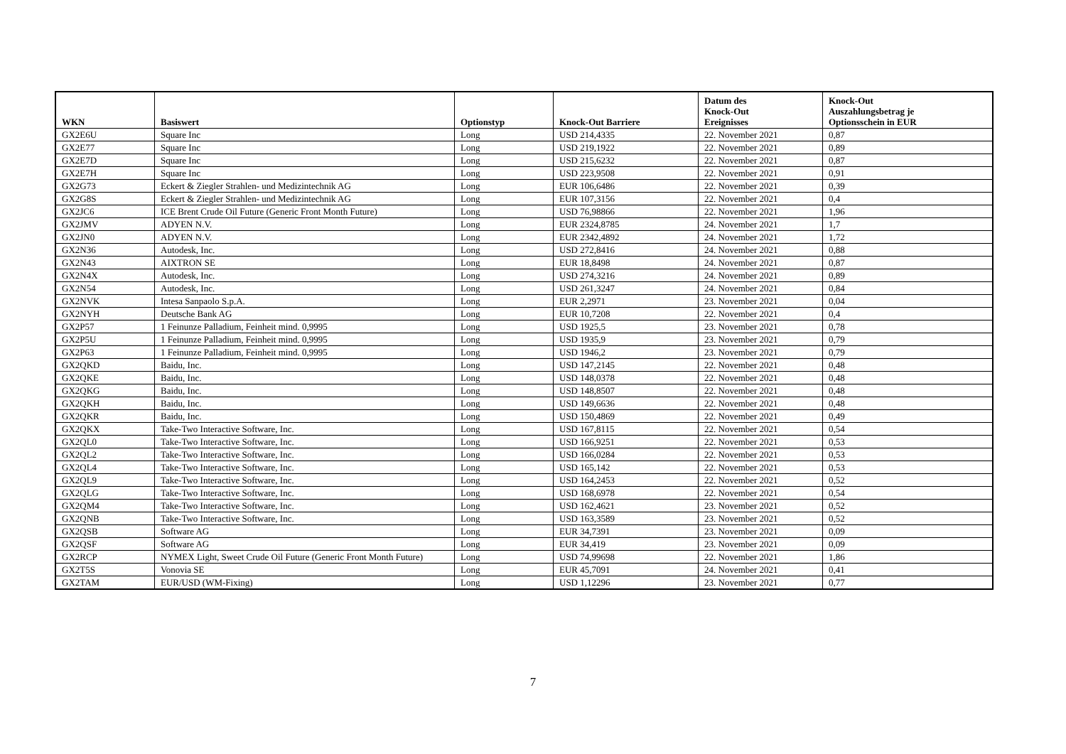| WKN | Basiswert | Optionstyp | Knock-Out Barriere | Datum des Knock-Out Ereignisses | Knock-Out Auszahlungsbetrag je Optionsschein in EUR |
| --- | --- | --- | --- | --- | --- |
| GX2E6U | Square Inc | Long | USD 214,4335 | 22. November 2021 | 0,87 |
| GX2E77 | Square Inc | Long | USD 219,1922 | 22. November 2021 | 0,89 |
| GX2E7D | Square Inc | Long | USD 215,6232 | 22. November 2021 | 0,87 |
| GX2E7H | Square Inc | Long | USD 223,9508 | 22. November 2021 | 0,91 |
| GX2G73 | Eckert & Ziegler Strahlen- und Medizintechnik AG | Long | EUR 106,6486 | 22. November 2021 | 0,39 |
| GX2G8S | Eckert & Ziegler Strahlen- und Medizintechnik AG | Long | EUR 107,3156 | 22. November 2021 | 0,4 |
| GX2JC6 | ICE Brent Crude Oil Future (Generic Front Month Future) | Long | USD 76,98866 | 22. November 2021 | 1,96 |
| GX2JMV | ADYEN N.V. | Long | EUR 2324,8785 | 24. November 2021 | 1,7 |
| GX2JN0 | ADYEN N.V. | Long | EUR 2342,4892 | 24. November 2021 | 1,72 |
| GX2N36 | Autodesk, Inc. | Long | USD 272,8416 | 24. November 2021 | 0,88 |
| GX2N43 | AIXTRON SE | Long | EUR 18,8498 | 24. November 2021 | 0,87 |
| GX2N4X | Autodesk, Inc. | Long | USD 274,3216 | 24. November 2021 | 0,89 |
| GX2N54 | Autodesk, Inc. | Long | USD 261,3247 | 24. November 2021 | 0,84 |
| GX2NVK | Intesa Sanpaolo S.p.A. | Long | EUR 2,2971 | 23. November 2021 | 0,04 |
| GX2NYH | Deutsche Bank AG | Long | EUR 10,7208 | 22. November 2021 | 0,4 |
| GX2P57 | 1 Feinunze Palladium, Feinheit mind. 0,9995 | Long | USD 1925,5 | 23. November 2021 | 0,78 |
| GX2P5U | 1 Feinunze Palladium, Feinheit mind. 0,9995 | Long | USD 1935,9 | 23. November 2021 | 0,79 |
| GX2P63 | 1 Feinunze Palladium, Feinheit mind. 0,9995 | Long | USD 1946,2 | 23. November 2021 | 0,79 |
| GX2QKD | Baidu, Inc. | Long | USD 147,2145 | 22. November 2021 | 0,48 |
| GX2QKE | Baidu, Inc. | Long | USD 148,0378 | 22. November 2021 | 0,48 |
| GX2QKG | Baidu, Inc. | Long | USD 148,8507 | 22. November 2021 | 0,48 |
| GX2QKH | Baidu, Inc. | Long | USD 149,6636 | 22. November 2021 | 0,48 |
| GX2QKR | Baidu, Inc. | Long | USD 150,4869 | 22. November 2021 | 0,49 |
| GX2QKX | Take-Two Interactive Software, Inc. | Long | USD 167,8115 | 22. November 2021 | 0,54 |
| GX2QL0 | Take-Two Interactive Software, Inc. | Long | USD 166,9251 | 22. November 2021 | 0,53 |
| GX2QL2 | Take-Two Interactive Software, Inc. | Long | USD 166,0284 | 22. November 2021 | 0,53 |
| GX2QL4 | Take-Two Interactive Software, Inc. | Long | USD 165,142 | 22. November 2021 | 0,53 |
| GX2QL9 | Take-Two Interactive Software, Inc. | Long | USD 164,2453 | 22. November 2021 | 0,52 |
| GX2QLG | Take-Two Interactive Software, Inc. | Long | USD 168,6978 | 22. November 2021 | 0,54 |
| GX2QM4 | Take-Two Interactive Software, Inc. | Long | USD 162,4621 | 23. November 2021 | 0,52 |
| GX2QNB | Take-Two Interactive Software, Inc. | Long | USD 163,3589 | 23. November 2021 | 0,52 |
| GX2QSB | Software AG | Long | EUR 34,7391 | 23. November 2021 | 0,09 |
| GX2QSF | Software AG | Long | EUR 34,419 | 23. November 2021 | 0,09 |
| GX2RCP | NYMEX Light, Sweet Crude Oil Future (Generic Front Month Future) | Long | USD 74,99698 | 22. November 2021 | 1,86 |
| GX2T5S | Vonovia SE | Long | EUR 45,7091 | 24. November 2021 | 0,41 |
| GX2TAM | EUR/USD (WM-Fixing) | Long | USD 1,12296 | 23. November 2021 | 0,77 |
7